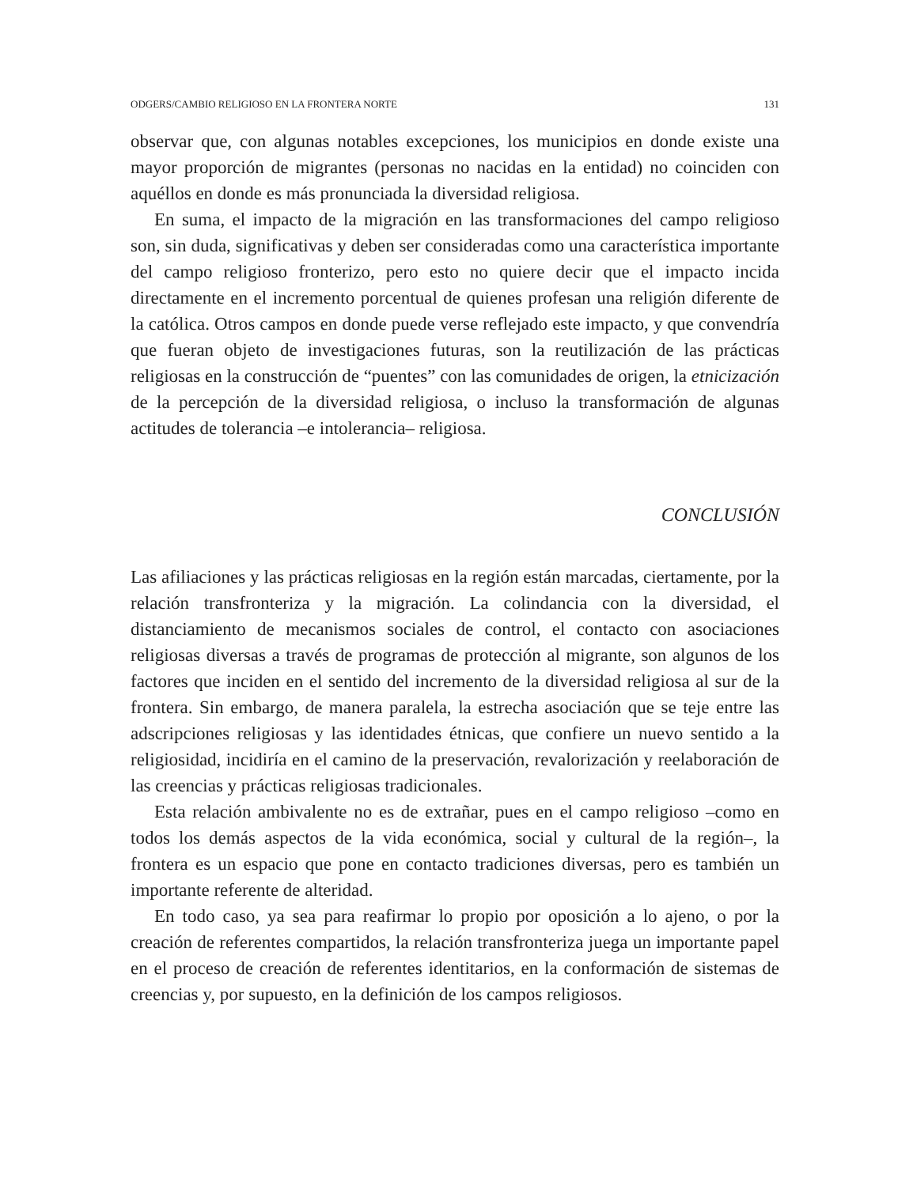ODGERS/CAMBIO RELIGIOSO EN LA FRONTERA NORTE 131
observar que, con algunas notables excepciones, los municipios en donde existe una mayor proporción de migrantes (personas no nacidas en la entidad) no coinciden con aquéllos en donde es más pronunciada la diversidad religiosa.
En suma, el impacto de la migración en las transformaciones del campo religioso son, sin duda, significativas y deben ser consideradas como una característica importante del campo religioso fronterizo, pero esto no quiere decir que el impacto incida directamente en el incremento porcentual de quienes profesan una religión diferente de la católica. Otros campos en donde puede verse reflejado este impacto, y que convendría que fueran objeto de investigaciones futuras, son la reutilización de las prácticas religiosas en la construcción de “puentes” con las comunidades de origen, la etnicización de la percepción de la diversidad religiosa, o incluso la transformación de algunas actitudes de tolerancia –e intolerancia– religiosa.
CONCLUSIÓN
Las afiliaciones y las prácticas religiosas en la región están marcadas, ciertamente, por la relación transfronteriza y la migración. La colindancia con la diversidad, el distanciamiento de mecanismos sociales de control, el contacto con asociaciones religiosas diversas a través de programas de protección al migrante, son algunos de los factores que inciden en el sentido del incremento de la diversidad religiosa al sur de la frontera. Sin embargo, de manera paralela, la estrecha asociación que se teje entre las adscripciones religiosas y las identidades étnicas, que confiere un nuevo sentido a la religiosidad, incidiría en el camino de la preservación, revalorización y reelaboración de las creencias y prácticas religiosas tradicionales.
Esta relación ambivalente no es de extrañar, pues en el campo religioso –como en todos los demás aspectos de la vida económica, social y cultural de la región–, la frontera es un espacio que pone en contacto tradiciones diversas, pero es también un importante referente de alteridad.
En todo caso, ya sea para reafirmar lo propio por oposición a lo ajeno, o por la creación de referentes compartidos, la relación transfronteriza juega un importante papel en el proceso de creación de referentes identitarios, en la conformación de sistemas de creencias y, por supuesto, en la definición de los campos religiosos.